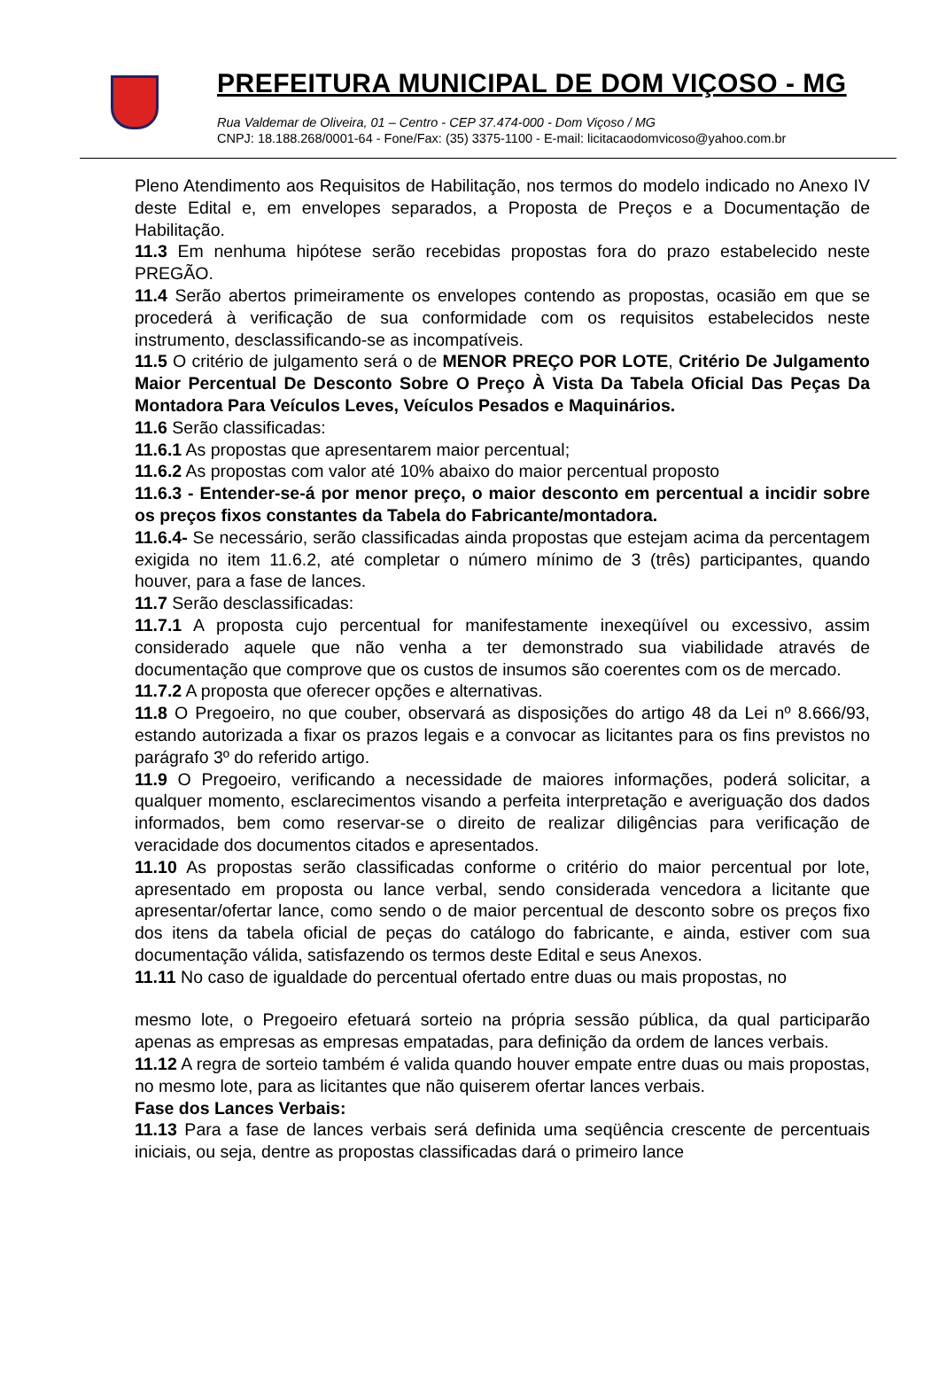PREFEITURA MUNICIPAL DE DOM VIÇOSO - MG
Rua Valdemar de Oliveira, 01 – Centro - CEP 37.474-000 - Dom Viçoso / MG
CNPJ: 18.188.268/0001-64 - Fone/Fax: (35) 3375-1100 - E-mail: licitacaodomvicoso@yahoo.com.br
Pleno Atendimento aos Requisitos de Habilitação, nos termos do modelo indicado no Anexo IV deste Edital e, em envelopes separados, a Proposta de Preços e a Documentação de Habilitação.
11.3 Em nenhuma hipótese serão recebidas propostas fora do prazo estabelecido neste PREGÃO.
11.4 Serão abertos primeiramente os envelopes contendo as propostas, ocasião em que se procederá à verificação de sua conformidade com os requisitos estabelecidos neste instrumento, desclassificando-se as incompatíveis.
11.5 O critério de julgamento será o de MENOR PREÇO POR LOTE, Critério De Julgamento Maior Percentual De Desconto Sobre O Preço À Vista Da Tabela Oficial Das Peças Da Montadora Para Veículos Leves, Veículos Pesados e Maquinários.
11.6 Serão classificadas:
11.6.1 As propostas que apresentarem maior percentual;
11.6.2 As propostas com valor até 10% abaixo do maior percentual proposto
11.6.3 - Entender-se-á por menor preço, o maior desconto em percentual a incidir sobre os preços fixos constantes da Tabela do Fabricante/montadora.
11.6.4- Se necessário, serão classificadas ainda propostas que estejam acima da percentagem exigida no item 11.6.2, até completar o número mínimo de 3 (três) participantes, quando houver, para a fase de lances.
11.7 Serão desclassificadas:
11.7.1 A proposta cujo percentual for manifestamente inexeqüível ou excessivo, assim considerado aquele que não venha a ter demonstrado sua viabilidade através de documentação que comprove que os custos de insumos são coerentes com os de mercado.
11.7.2 A proposta que oferecer opções e alternativas.
11.8 O Pregoeiro, no que couber, observará as disposições do artigo 48 da Lei nº 8.666/93, estando autorizada a fixar os prazos legais e a convocar as licitantes para os fins previstos no parágrafo 3º do referido artigo.
11.9 O Pregoeiro, verificando a necessidade de maiores informações, poderá solicitar, a qualquer momento, esclarecimentos visando a perfeita interpretação e averiguação dos dados informados, bem como reservar-se o direito de realizar diligências para verificação de veracidade dos documentos citados e apresentados.
11.10 As propostas serão classificadas conforme o critério do maior percentual por lote, apresentado em proposta ou lance verbal, sendo considerada vencedora a licitante que apresentar/ofertar lance, como sendo o de maior percentual de desconto sobre os preços fixo dos itens da tabela oficial de peças do catálogo do fabricante, e ainda, estiver com sua documentação válida, satisfazendo os termos deste Edital e seus Anexos.
11.11 No caso de igualdade do percentual ofertado entre duas ou mais propostas, no
mesmo lote, o Pregoeiro efetuará sorteio na própria sessão pública, da qual participarão apenas as empresas as empresas empatadas, para definição da ordem de lances verbais.
11.12 A regra de sorteio também é valida quando houver empate entre duas ou mais propostas, no mesmo lote, para as licitantes que não quiserem ofertar lances verbais.
Fase dos Lances Verbais:
11.13 Para a fase de lances verbais será definida uma seqüência crescente de percentuais iniciais, ou seja, dentre as propostas classificadas dará o primeiro lance